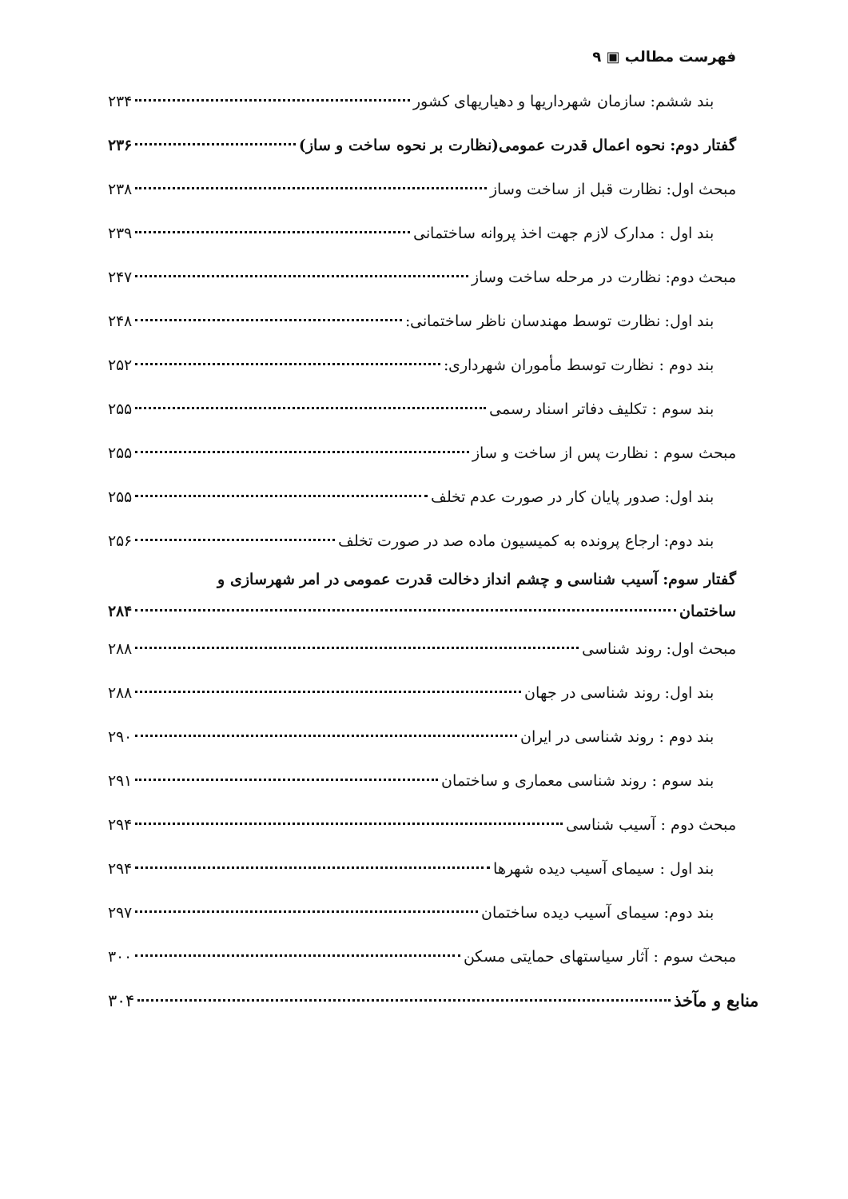فهرست مطالب ▣ ۹
بند ششم: سازمان شهرداریها و دهیاریهای کشور ۲۳۴
گفتار دوم: نحوه اعمال قدرت عمومی(نظارت بر نحوه ساخت و ساز) ۲۳۶
مبحث اول: نظارت قبل از ساخت وساز ۲۳۸
بند اول : مدارک لازم جهت اخذ پروانه ساختمانی ۲۳۹
مبحث دوم: نظارت در مرحله ساخت وساز ۲۴۷
بند اول: نظارت توسط مهندسان ناظر ساختمانی: ۲۴۸
بند دوم : نظارت توسط مأموران شهرداری: ۲۵۲
بند سوم : تکلیف دفاتر اسناد رسمی ۲۵۵
مبحث سوم : نظارت پس از ساخت و ساز ۲۵۵
بند اول: صدور پایان کار در صورت عدم تخلف ۲۵۵
بند دوم: ارجاع پرونده به کمیسیون ماده صد در صورت تخلف ۲۵۶
گفتار سوم: آسیب شناسی و چشم انداز دخالت قدرت عمومی در امر شهرسازی و
ساختمان ۲۸۴
مبحث اول: روند شناسی ۲۸۸
بند اول: روند شناسی در جهان ۲۸۸
بند دوم : روند شناسی در ایران ۲۹۰
بند سوم : روند شناسی معماری و ساختمان ۲۹۱
مبحث دوم : آسیب شناسی ۲۹۴
بند اول : سیمای آسیب دیده شهرها ۲۹۴
بند دوم: سیمای آسیب دیده ساختمان ۲۹۷
مبحث سوم : آثار سیاستهای حمایتی مسکن ۳۰۰
منابع و مآخذ ۳۰۴